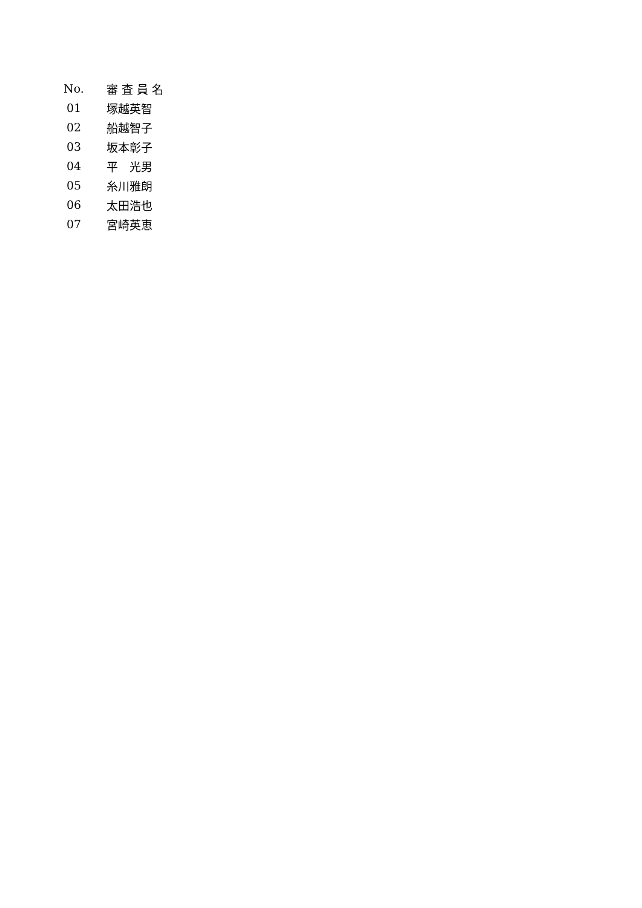| No. | 審 査 員 名 |
| --- | --- |
| 01 | 塚越英智 |
| 02 | 船越智子 |
| 03 | 坂本彰子 |
| 04 | 平 光男 |
| 05 | 糸川雅朗 |
| 06 | 太田浩也 |
| 07 | 宮崎英恵 |